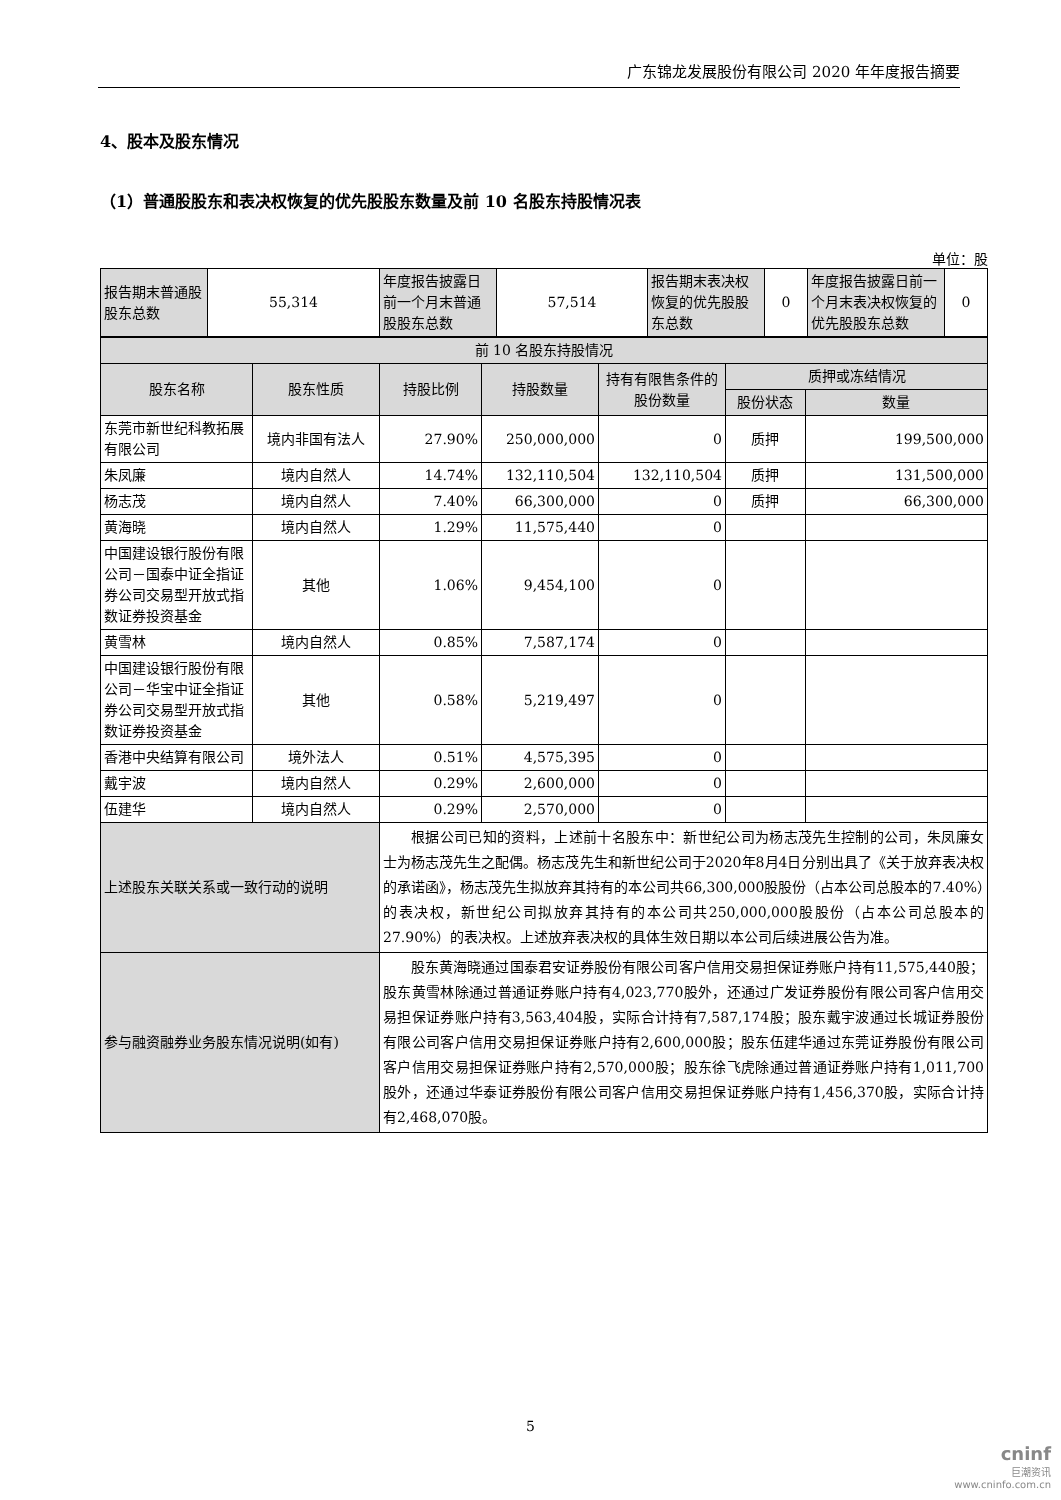广东锦龙发展股份有限公司 2020 年年度报告摘要
4、股本及股东情况
（1）普通股股东和表决权恢复的优先股股东数量及前 10 名股东持股情况表
单位：股
| 报告期末普通股股东总数 | 55,314 | 年度报告披露日前一个月末普通股股东总数 | 57,514 | 报告期末表决权恢复的优先股股东总数 | 0 | 年度报告披露日前一个月末表决权恢复的优先股股东总数 | 0 |
| 前 10 名股东持股情况 | | | | | | |
| 股东名称 | 股东性质 | 持股比例 | 持股数量 | 持有有限售条件的股份数量 | 质押或冻结情况 | |
| | | | | | 股份状态 | 数量 |
| 东莞市新世纪科教拓展有限公司 | 境内非国有法人 | 27.90% | 250,000,000 | 0 | 质押 | 199,500,000 |
| 朱凤廉 | 境内自然人 | 14.74% | 132,110,504 | 132,110,504 | 质押 | 131,500,000 |
| 杨志茂 | 境内自然人 | 7.40% | 66,300,000 | 0 | 质押 | 66,300,000 |
| 黄海晓 | 境内自然人 | 1.29% | 11,575,440 | 0 | | |
| 中国建设银行股份有限公司－国泰中证全指证券公司交易型开放式指数证券投资基金 | 其他 | 1.06% | 9,454,100 | 0 | | |
| 黄雪林 | 境内自然人 | 0.85% | 7,587,174 | 0 | | |
| 中国建设银行股份有限公司－华宝中证全指证券公司交易型开放式指数证券投资基金 | 其他 | 0.58% | 5,219,497 | 0 | | |
| 香港中央结算有限公司 | 境外法人 | 0.51% | 4,575,395 | 0 | | |
| 戴宇波 | 境内自然人 | 0.29% | 2,600,000 | 0 | | |
| 伍建华 | 境内自然人 | 0.29% | 2,570,000 | 0 | | |
| 上述股东关联关系或一致行动的说明 | | 根据公司已知的资料，上述前十名股东中：新世纪公司为杨志茂先生控制的公司，朱凤廉女士为杨志茂先生之配偶。杨志茂先生和新世纪公司于2020年8月4日分别出具了《关于放弃表决权的承诺函》，杨志茂先生拟放弃其持有的本公司共66,300,000股股份（占本公司总股本的7.40%）的表决权，新世纪公司拟放弃其持有的本公司共250,000,000股股份（占本公司总股本的27.90%）的表决权。上述放弃表决权的具体生效日期以本公司后续进展公告为准。 | | | | |
| 参与融资融券业务股东情况说明(如有) | | 股东黄海晓通过国泰君安证券股份有限公司客户信用交易担保证券账户持有11,575,440股；股东黄雪林除通过普通证券账户持有4,023,770股外，还通过广发证券股份有限公司客户信用交易担保证券账户持有3,563,404股，实际合计持有7,587,174股；股东戴宇波通过长城证券股份有限公司客户信用交易担保证券账户持有2,600,000股；股东伍建华通过东莞证券股份有限公司客户信用交易担保证券账户持有2,570,000股；股东徐飞虎除通过普通证券账户持有1,011,700股外，还通过华泰证券股份有限公司客户信用交易担保证券账户持有1,456,370股，实际合计持有2,468,070股。 | | | | |
5
cninf
巨潮资讯
www.cninfo.com.cn